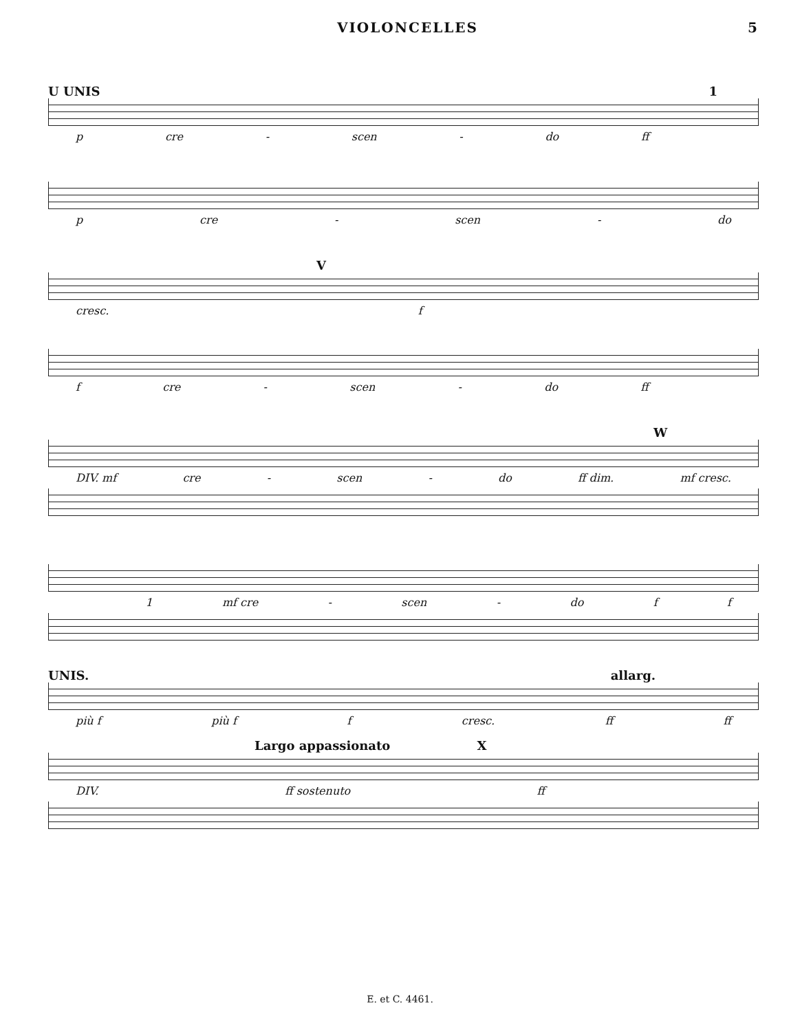VIOLONCELLES 5
U UNIS 1
p cre - scen - do ff
p cre - scen - do
V
cresc. f
f cre - scen - do ff
W
DIV. mf cre - scen - do ff dim. mf cresc.
1 mf cre - scen - do f f
UNIS. allarg.
più f più f f cresc. ff ff
Largo appassionato X
DIV. ff sostenuto ff
E. et C. 4461.